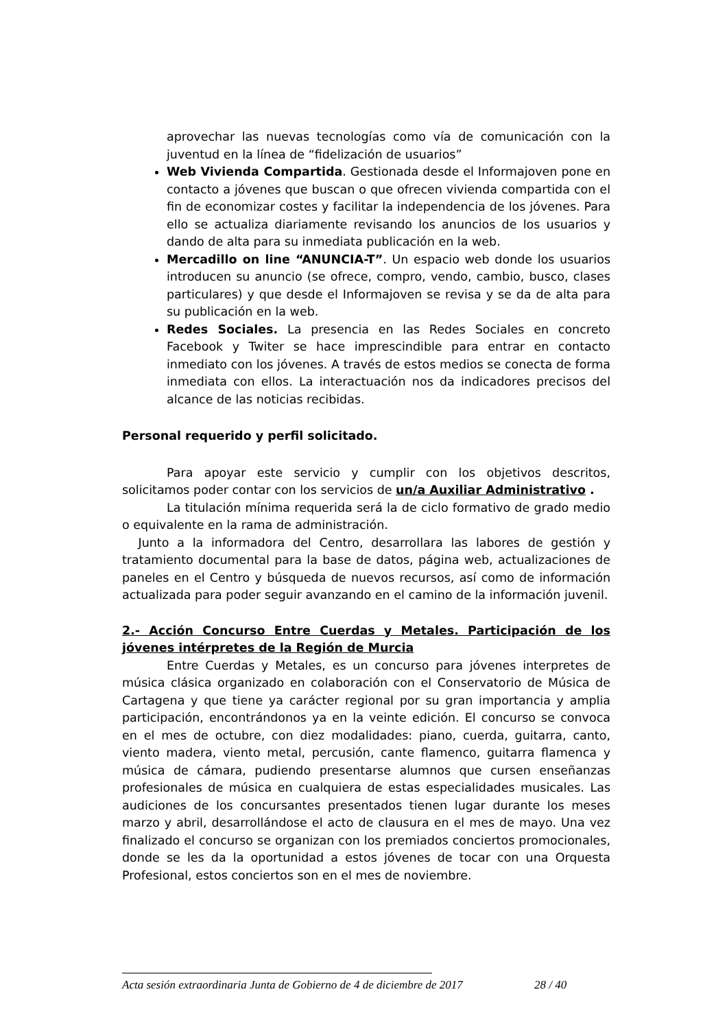aprovechar las nuevas tecnologías como vía de comunicación con la juventud en la línea de “fidelización de usuarios”
Web Vivienda Compartida. Gestionada desde el Informajoven pone en contacto a jóvenes que buscan o que ofrecen vivienda compartida con el fin de economizar costes y facilitar la independencia de los jóvenes. Para ello se actualiza diariamente revisando los anuncios de los usuarios y dando de alta para su inmediata publicación en la web.
Mercadillo on line “ANUNCIA-T”. Un espacio web donde los usuarios introducen su anuncio (se ofrece, compro, vendo, cambio, busco, clases particulares) y que desde el Informajoven se revisa y se da de alta para su publicación en la web.
Redes Sociales. La presencia en las Redes Sociales en concreto Facebook y Twiter se hace imprescindible para entrar en contacto inmediato con los jóvenes. A través de estos medios se conecta de forma inmediata con ellos. La interactuación nos da indicadores precisos del alcance de las noticias recibidas.
Personal requerido y perfil solicitado.
Para apoyar este servicio y cumplir con los objetivos descritos, solicitamos poder contar con los servicios de un/a Auxiliar Administrativo .
La titulación mínima requerida será la de ciclo formativo de grado medio o equivalente en la rama de administración.
Junto a la informadora del Centro, desarrollara las labores de gestión y tratamiento documental para la base de datos, página web, actualizaciones de paneles en el Centro y búsqueda de nuevos recursos, así como de información actualizada para poder seguir avanzando en el camino de la información juvenil.
2.- Acción Concurso Entre Cuerdas y Metales. Participación de los jóvenes intérpretes de la Región de Murcia
Entre Cuerdas y Metales, es un concurso para jóvenes interpretes de música clásica organizado en colaboración con el Conservatorio de Música de Cartagena y que tiene ya carácter regional por su gran importancia y amplia participación, encontrándonos ya en la veinte edición. El concurso se convoca en el mes de octubre, con diez modalidades: piano, cuerda, guitarra, canto, viento madera, viento metal, percusión, cante flamenco, guitarra flamenca y música de cámara, pudiendo presentarse alumnos que cursen enseñanzas profesionales de música en cualquiera de estas especialidades musicales. Las audiciones de los concursantes presentados tienen lugar durante los meses marzo y abril, desarrollándose el acto de clausura en el mes de mayo. Una vez finalizado el concurso se organizan con los premiados conciertos promocionales, donde se les da la oportunidad a estos jóvenes de tocar con una Orquesta Profesional, estos conciertos son en el mes de noviembre.
Acta sesión extraordinaria Junta de Gobierno de 4 de diciembre de 2017 28 / 40